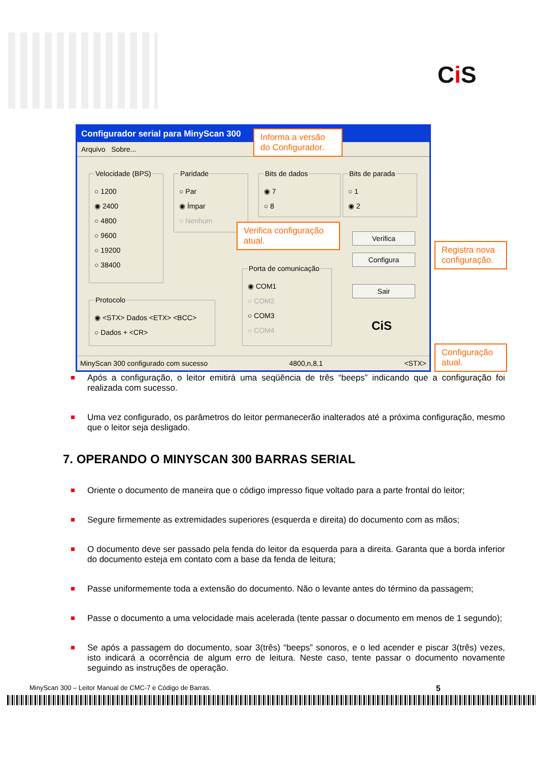Ci S
Configurador serial para MinyScan 300
Arquivo Sobre...
Velocidade (BPS)
○ 1200
◉ 2400
○ 4800
○ 9600
○ 19200
○ 38400
Paridade
○ Par
◉ Ímpar
○ Nenhum
Bits de dados
◉ 7
○ 8
Bits de parada
○ 1
◉ 2
Protocolo
◉ <STX> Dados <ETX> <BCC>
○ Dados + <CR>
Porta de comunicação
◉ COM1
○ COM2
○ COM3
○ COM4
Verifica
Configura
Sair
CiS
MinyScan 300 configurado com sucesso 4800,n,8,1 <STX>
Informa a versão do Configurador.
Verifica configuração atual.
Registra nova configuração.
Configuração atual.
Após a configuração, o leitor emitirá uma seqüência de três “beeps” indicando que a configuração foi realizada com sucesso.
Uma vez configurado, os parâmetros do leitor permanecerão inalterados até a próxima configuração, mesmo que o leitor seja desligado.
7. OPERANDO O MINYSCAN 300 BARRAS SERIAL
Oriente o documento de maneira que o código impresso fique voltado para a parte frontal do leitor;
Segure firmemente as extremidades superiores (esquerda e direita) do documento com as mãos;
O documento deve ser passado pela fenda do leitor da esquerda para a direita. Garanta que a borda inferior do documento esteja em contato com a base da fenda de leitura;
Passe uniformemente toda a extensão do documento. Não o levante antes do término da passagem;
Passe o documento a uma velocidade mais acelerada (tente passar o documento em menos de 1 segundo);
Se após a passagem do documento, soar 3(três) “beeps” sonoros, e o led acender e piscar 3(três) vezes, isto indicará a ocorrência de algum erro de leitura. Neste caso, tente passar o documento novamente seguindo as instruções de operação.
MinyScan 300 – Leitor Manual de CMC-7 e Código de Barras. 5